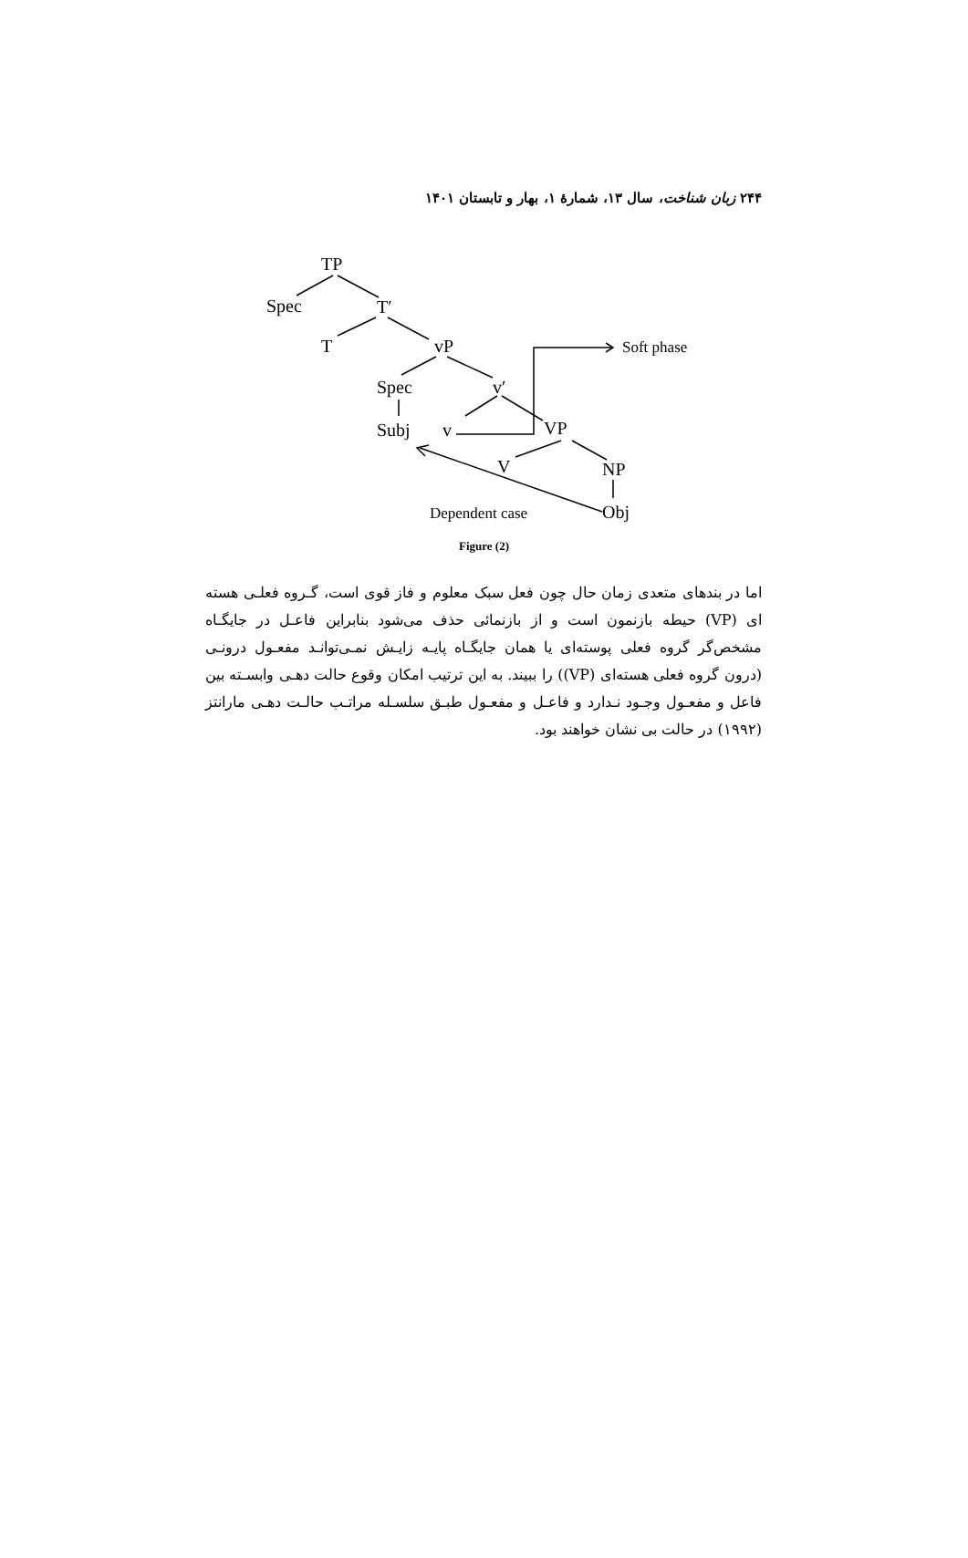۲۴۴ زبان شناخت، سال ۱۳، شمارهٔ ۱، بهار و تابستان ۱۴۰۱
TP
Spec
T′
T
vP
Soft phase
Spec
v′
Subj
v
VP
V
NP
Dependent case
Obj
Figure (2)
اما در بندهای متعدی زمان حال چون فعل سبک معلوم و فاز قوی است، گـروه فعلـی هسته ای (VP) حیطه بازنمون است و از بازنمائی حذف می‌شود بنابراین فاعـل در جایگـاه مشخص‌گر گروه فعلی پوسته‌ای یا همان جایگـاه پایـه زایـش نمـی‌توانـد مفعـول درونـی (درون گروه فعلی هسته‌ای (VP)) را ببیند. به این ترتیب امکان وقوع حالت دهـی وابسـته بین فاعل و مفعـول وجـود نـدارد و فاعـل و مفعـول طبـق سلسـله مراتـب حالـت دهـی مارانتز (۱۹۹۲) در حالت بی نشان خواهند بود.